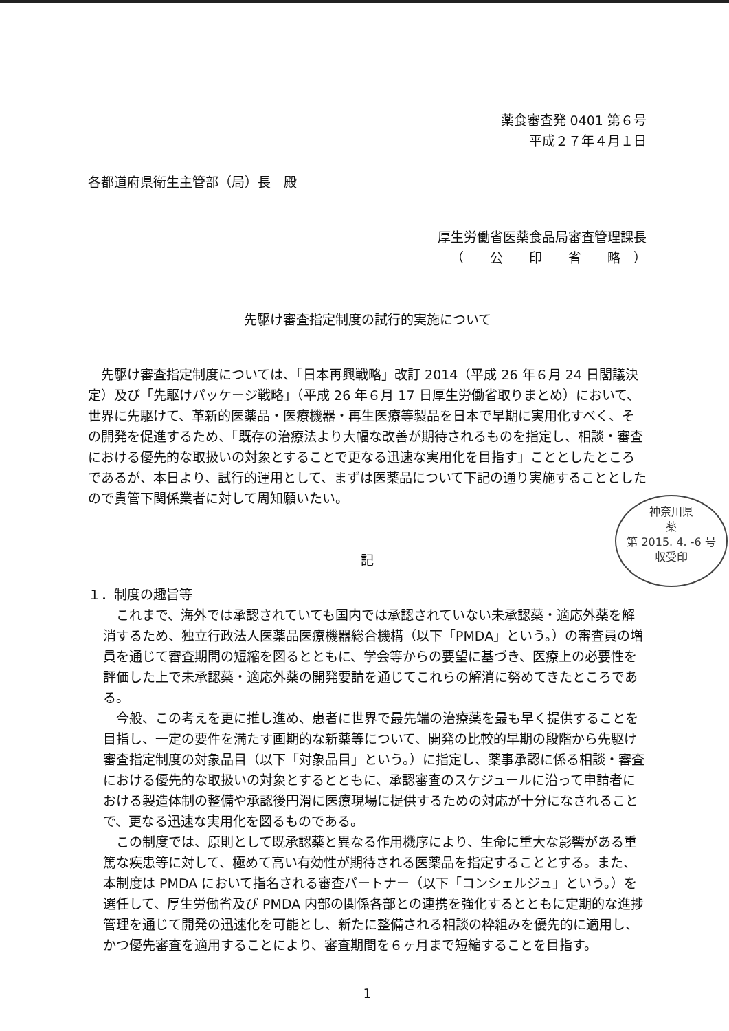薬食審査発 0401 第６号
平成２７年４月１日
各都道府県衛生主管部（局）長　殿
厚生労働省医薬食品局審査管理課長
（　　公　　印　　省　　略　）
先駆け審査指定制度の試行的実施について
先駆け審査指定制度については、「日本再興戦略」改訂 2014（平成 26 年６月 24 日閣議決定）及び「先駆けパッケージ戦略」（平成 26 年６月 17 日厚生労働省取りまとめ）において、世界に先駆けて、革新的医薬品・医療機器・再生医療等製品を日本で早期に実用化すべく、その開発を促進するため、「既存の治療法より大幅な改善が期待されるものを指定し、相談・審査における優先的な取扱いの対象とすることで更なる迅速な実用化を目指す」こととしたところであるが、本日より、試行的運用として、まずは医薬品について下記の通り実施することとしたので貴管下関係業者に対して周知願いたい。
記
１．制度の趣旨等
これまで、海外では承認されていても国内では承認されていない未承認薬・適応外薬を解消するため、独立行政法人医薬品医療機器総合機構（以下「PMDA」という。）の審査員の増員を通じて審査期間の短縮を図るとともに、学会等からの要望に基づき、医療上の必要性を評価した上で未承認薬・適応外薬の開発要請を通じてこれらの解消に努めてきたところである。
今般、この考えを更に推し進め、患者に世界で最先端の治療薬を最も早く提供することを目指し、一定の要件を満たす画期的な新薬等について、開発の比較的早期の段階から先駆け審査指定制度の対象品目（以下「対象品目」という。）に指定し、薬事承認に係る相談・審査における優先的な取扱いの対象とするとともに、承認審査のスケジュールに沿って申請者における製造体制の整備や承認後円滑に医療現場に提供するための対応が十分になされることで、更なる迅速な実用化を図るものである。
この制度では、原則として既承認薬と異なる作用機序により、生命に重大な影響がある重篤な疾患等に対して、極めて高い有効性が期待される医薬品を指定することとする。また、本制度は PMDA において指名される審査パートナー（以下「コンシェルジュ」という。）を選任して、厚生労働省及び PMDA 内部の関係各部との連携を強化するとともに定期的な進捗管理を通じて開発の迅速化を可能とし、新たに整備される相談の枠組みを優先的に適用し、かつ優先審査を適用することにより、審査期間を６ヶ月まで短縮することを目指す。
1
神奈川県
薬
第 2015. 4. -6 号
収受印